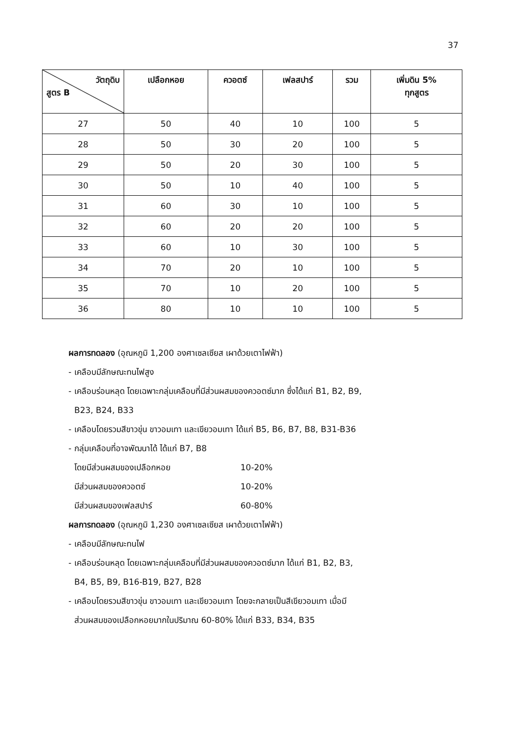37
| วัตถุดิบ สูตร B | เปลือกหอย | ควอตซ์ | เฟลสปาร์ | รวม | เพิ่มดิน 5% ทุกสูตร |
| --- | --- | --- | --- | --- | --- |
| 27 | 50 | 40 | 10 | 100 | 5 |
| 28 | 50 | 30 | 20 | 100 | 5 |
| 29 | 50 | 20 | 30 | 100 | 5 |
| 30 | 50 | 10 | 40 | 100 | 5 |
| 31 | 60 | 30 | 10 | 100 | 5 |
| 32 | 60 | 20 | 20 | 100 | 5 |
| 33 | 60 | 10 | 30 | 100 | 5 |
| 34 | 70 | 20 | 10 | 100 | 5 |
| 35 | 70 | 10 | 20 | 100 | 5 |
| 36 | 80 | 10 | 10 | 100 | 5 |
ผลการทดลอง (อุณหภูมิ 1,200 องศาเซลเซียส เผาด้วยเตาไฟฟ้า)
- เคลือบมีลักษณะทนไฟสูง
- เคลือบร่อนหลุด โดยเฉพาะกลุ่มเคลือบที่มีส่วนผสมของควอตซ์มาก ซึ่งได้แก่ B1, B2, B9,
B23, B24, B33
- เคลือบโดยรวมสีขาวขุ่น ขาวอมเทา และเขียวอมเทา ได้แก่ B5, B6, B7, B8, B31-B36
- กลุ่มเคลือบที่อาจพัฒนาได้ ได้แก่ B7, B8
โดยมีส่วนผสมของเปลือกหอย 10-20%
มีส่วนผสมของควอตซ์ 10-20%
มีส่วนผสมของเฟลสปาร์ 60-80%
ผลการทดลอง (อุณหภูมิ 1,230 องศาเซลเซียส เผาด้วยเตาไฟฟ้า)
- เคลือบมีลักษณะทนไฟ
- เคลือบร่อนหลุด โดยเฉพาะกลุ่มเคลือบที่มีส่วนผสมของควอตซ์มาก ได้แก่ B1, B2, B3,
B4, B5, B9, B16-B19, B27, B28
- เคลือบโดยรวมสีขาวขุ่น ขาวอมเทา และเขียวอมเทา โดยจะกลายเป็นสีเขียวอมเทา เมื่อมี
ส่วนผสมของเปลือกหอยมากในปริมาณ 60-80% ได้แก่ B33, B34, B35